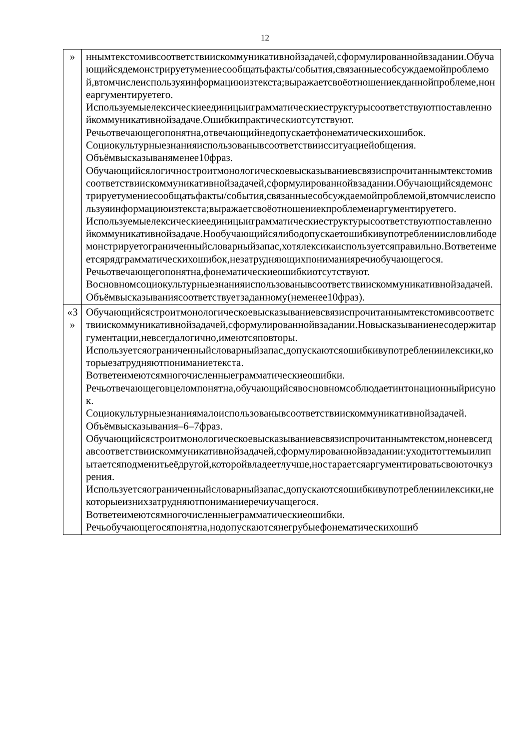12
| » | ннымтекстомивсоответствиискоммуникативнойзадачей,сформулированнойвзадании.Обучающийсядемонстрируетумениесообщатьфакты/события,связанныесобсуждаемойпроблемой,втомчислеиспользуяинформациюизтекста;выражаетсвоёотношениекданнойпроблеме,нонеаргументируетего. Используемыелексическиеединицыиграмматическиеструктурысоответствуютпоставленнойкоммуникативнойзадаче.Ошибкипрактическиотсутствуют. Речьотвечающегопонятна,отвечающийнедопускаетфонематическихошибок. Социокультурныезнанияиспользованывсоответствиисситуациейобщения. Объёмвысказываняменее10фраз. Обучающийсялогичностроитмонологическоевысказываниевсвязиспрочитаннымтекстомивсоответствиискоммуникативнойзадачей,сформулированнойвзадании.Обучающийсядемонстрируетумениесообщатьфакты/события,связанныесобсуждаемойпроблемой,втомчислеиспользуяинформациюизтекста;выражаетсвоёотношениекпроблемеиаргументируетего. Используемыелексическиеединицыиграмматическиеструктурысоответствуютпоставленнойкоммуникативнойзадаче.Нообучающийсялибодопускаетошибкивупотреблениисловлибодемонстрируетограниченныйсловарныйзапас,хотялексикаиспользуетсяправильно.Вответеимеетсярядграмматическихошибок,незатрудняющихпониманияречиобучающегося. Речьотвечающегопонятна,фонематическиеошибкиотсутствуют. Восновномсоциокультурныезнанияиспользованывсоответствиискоммуникативнойзадачей. Объёмвысказываниясоответствуетзаданному(неменее10фраз). |
| «3 » | Обучающийсястроитмонологическоевысказываниевсвязиспрочитаннымтекстомивсоответствиискоммуникативнойзадачей,сформулированнойвзадании.Новысказываниенесодержитаргументации,невсегдалогично,имеютсяповторы. Используетсяограниченныйсловарныйзапас,допускаютсяошибкивупотреблениилексики,которыезатрудняютпониманиетекста. Вответеимеютсямногочисленныеграмматическиеошибки. Речьотвечающеговцеломпонятна,обучающийсявосновномсоблюдаетинтонационныйрисунок. Социокультурныезнаниямалоиспользованывсоответствиискоммуникативнойзадачей. Объёмвысказывания–6–7фраз. Обучающийсястроитмонологическоевысказываниевсвязиспрочитаннымтекстом,ноневсегдавсоответствиискоммуникативнойзадачей,сформулированнойвзадании:уходитоттемыилипытаетсяподменитьеёдругой,которойвладеетлучше,ностараетсяаргументироватьсвоюточкузрения. Используетсяограниченныйсловарныйзапас,допускаютсяошибкивупотреблениилексики,некоторыеизнихзатрудняютпониманиеречиучащегося. Вответеимеютсямногочисленныеграмматическиеошибки. Речьобучающегосяпонятна,нодопускаютсянегрубыефонематическихошиб |